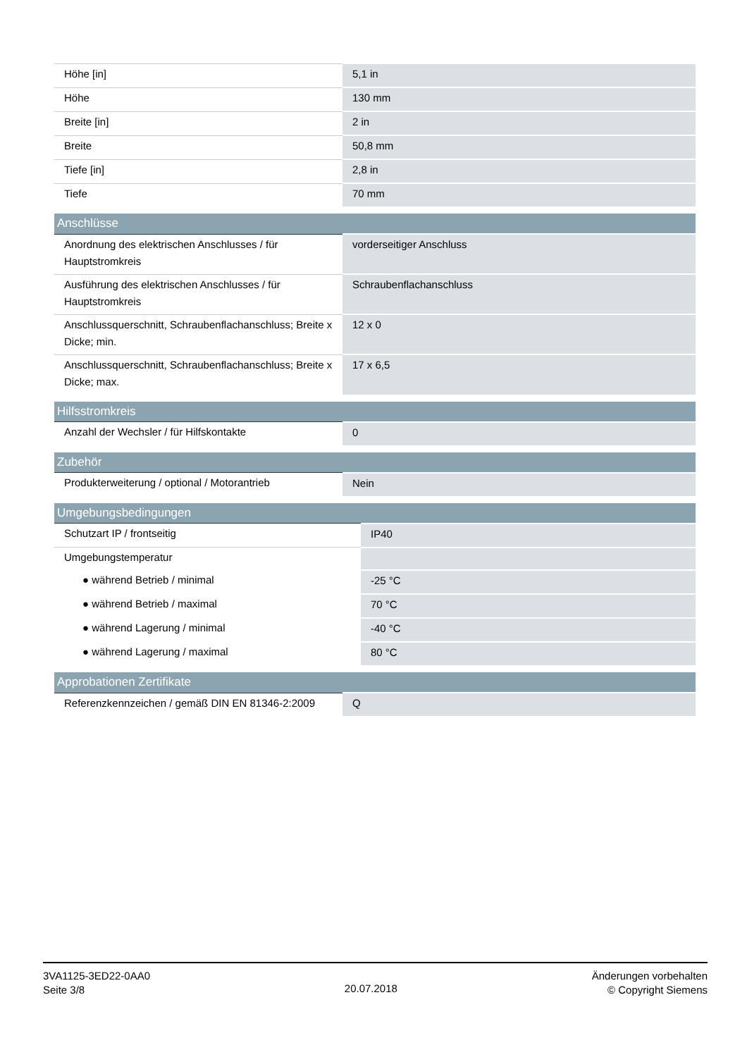| Höhe [in] | 5,1 in |
| Höhe | 130 mm |
| Breite [in] | 2 in |
| Breite | 50,8 mm |
| Tiefe [in] | 2,8 in |
| Tiefe | 70 mm |
| Anschlüsse | |
| --- | --- |
| Anordnung des elektrischen Anschlusses / für Hauptstromkreis | vorderseitiger Anschluss |
| Ausführung des elektrischen Anschlusses / für Hauptstromkreis | Schraubenflachanschluss |
| Anschlussquerschnitt, Schraubenflachanschluss; Breite x Dicke; min. | 12 x 0 |
| Anschlussquerschnitt, Schraubenflachanschluss; Breite x Dicke; max. | 17 x 6,5 |
| Hilfsstromkreis | |
| --- | --- |
| Anzahl der Wechsler / für Hilfskontakte | 0 |
| Zubehör | |
| --- | --- |
| Produkterweiterung / optional / Motorantrieb | Nein |
| Umgebungsbedingungen | |
| --- | --- |
| Schutzart IP / frontseitig | IP40 |
| Umgebungstemperatur | |
| ● während Betrieb / minimal | -25 °C |
| ● während Betrieb / maximal | 70 °C |
| ● während Lagerung / minimal | -40 °C |
| ● während Lagerung / maximal | 80 °C |
| Approbationen Zertifikate | |
| --- | --- |
| Referenzkennzeichen / gemäß DIN EN 81346-2:2009 | Q |
3VA1125-3ED22-0AA0
Seite 3/8
20.07.2018
Änderungen vorbehalten
© Copyright Siemens